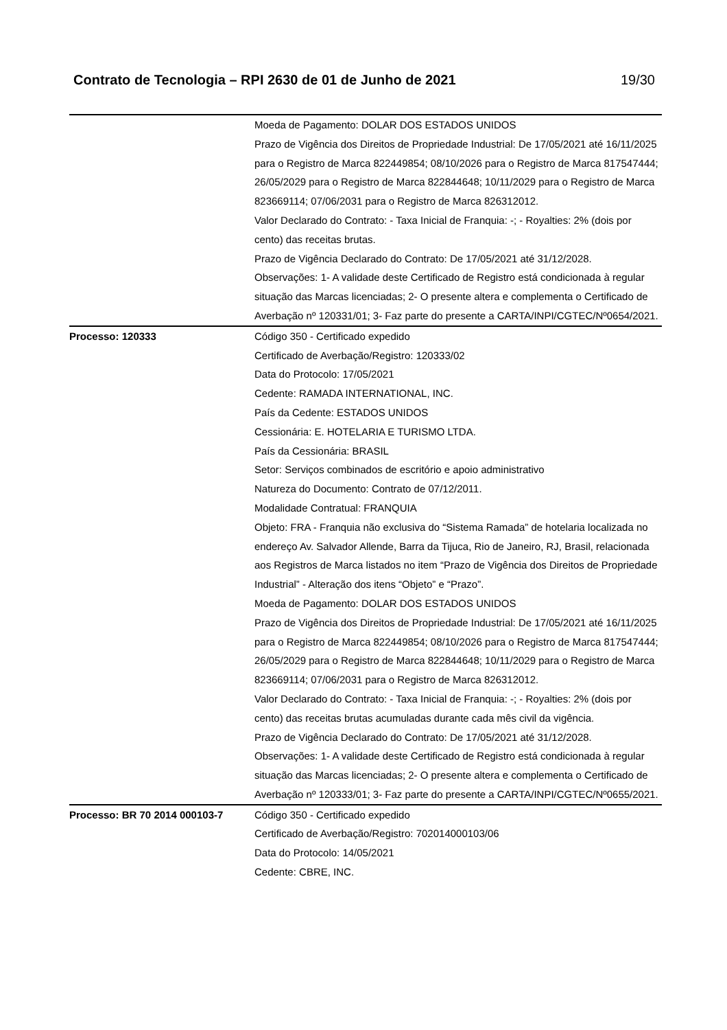Contrato de Tecnologia – RPI 2630 de 01 de Junho de 2021 19/30
| | Moeda de Pagamento: DOLAR DOS ESTADOS UNIDOS Prazo de Vigência dos Direitos de Propriedade Industrial: De 17/05/2021 até 16/11/2025 para o Registro de Marca 822449854; 08/10/2026 para o Registro de Marca 817547444; 26/05/2029 para o Registro de Marca 822844648; 10/11/2029 para o Registro de Marca 823669114; 07/06/2031 para o Registro de Marca 826312012. Valor Declarado do Contrato: - Taxa Inicial de Franquia: -; - Royalties: 2% (dois por cento) das receitas brutas. Prazo de Vigência Declarado do Contrato: De 17/05/2021 até 31/12/2028. Observações: 1- A validade deste Certificado de Registro está condicionada à regular situação das Marcas licenciadas; 2- O presente altera e complementa o Certificado de Averbação nº 120331/01; 3- Faz parte do presente a CARTA/INPI/CGTEC/Nº0654/2021. |
| Processo: 120333 | Código 350 - Certificado expedido Certificado de Averbação/Registro: 120333/02 Data do Protocolo: 17/05/2021 Cedente: RAMADA INTERNATIONAL, INC. País da Cedente: ESTADOS UNIDOS Cessionária: E. HOTELARIA E TURISMO LTDA. País da Cessionária: BRASIL Setor: Serviços combinados de escritório e apoio administrativo Natureza do Documento: Contrato de 07/12/2011. Modalidade Contratual: FRANQUIA Objeto: FRA - Franquia não exclusiva do “Sistema Ramada” de hotelaria localizada no endereço Av. Salvador Allende, Barra da Tijuca, Rio de Janeiro, RJ, Brasil, relacionada aos Registros de Marca listados no item “Prazo de Vigência dos Direitos de Propriedade Industrial” - Alteração dos itens “Objeto” e “Prazo”. Moeda de Pagamento: DOLAR DOS ESTADOS UNIDOS Prazo de Vigência dos Direitos de Propriedade Industrial: De 17/05/2021 até 16/11/2025 para o Registro de Marca 822449854; 08/10/2026 para o Registro de Marca 817547444; 26/05/2029 para o Registro de Marca 822844648; 10/11/2029 para o Registro de Marca 823669114; 07/06/2031 para o Registro de Marca 826312012. Valor Declarado do Contrato: - Taxa Inicial de Franquia: -; - Royalties: 2% (dois por cento) das receitas brutas acumuladas durante cada mês civil da vigência. Prazo de Vigência Declarado do Contrato: De 17/05/2021 até 31/12/2028. Observações: 1- A validade deste Certificado de Registro está condicionada à regular situação das Marcas licenciadas; 2- O presente altera e complementa o Certificado de Averbação nº 120333/01; 3- Faz parte do presente a CARTA/INPI/CGTEC/Nº0655/2021. |
| Processo: BR 70 2014 000103-7 | Código 350 - Certificado expedido Certificado de Averbação/Registro: 702014000103/06 Data do Protocolo: 14/05/2021 Cedente: CBRE, INC. |